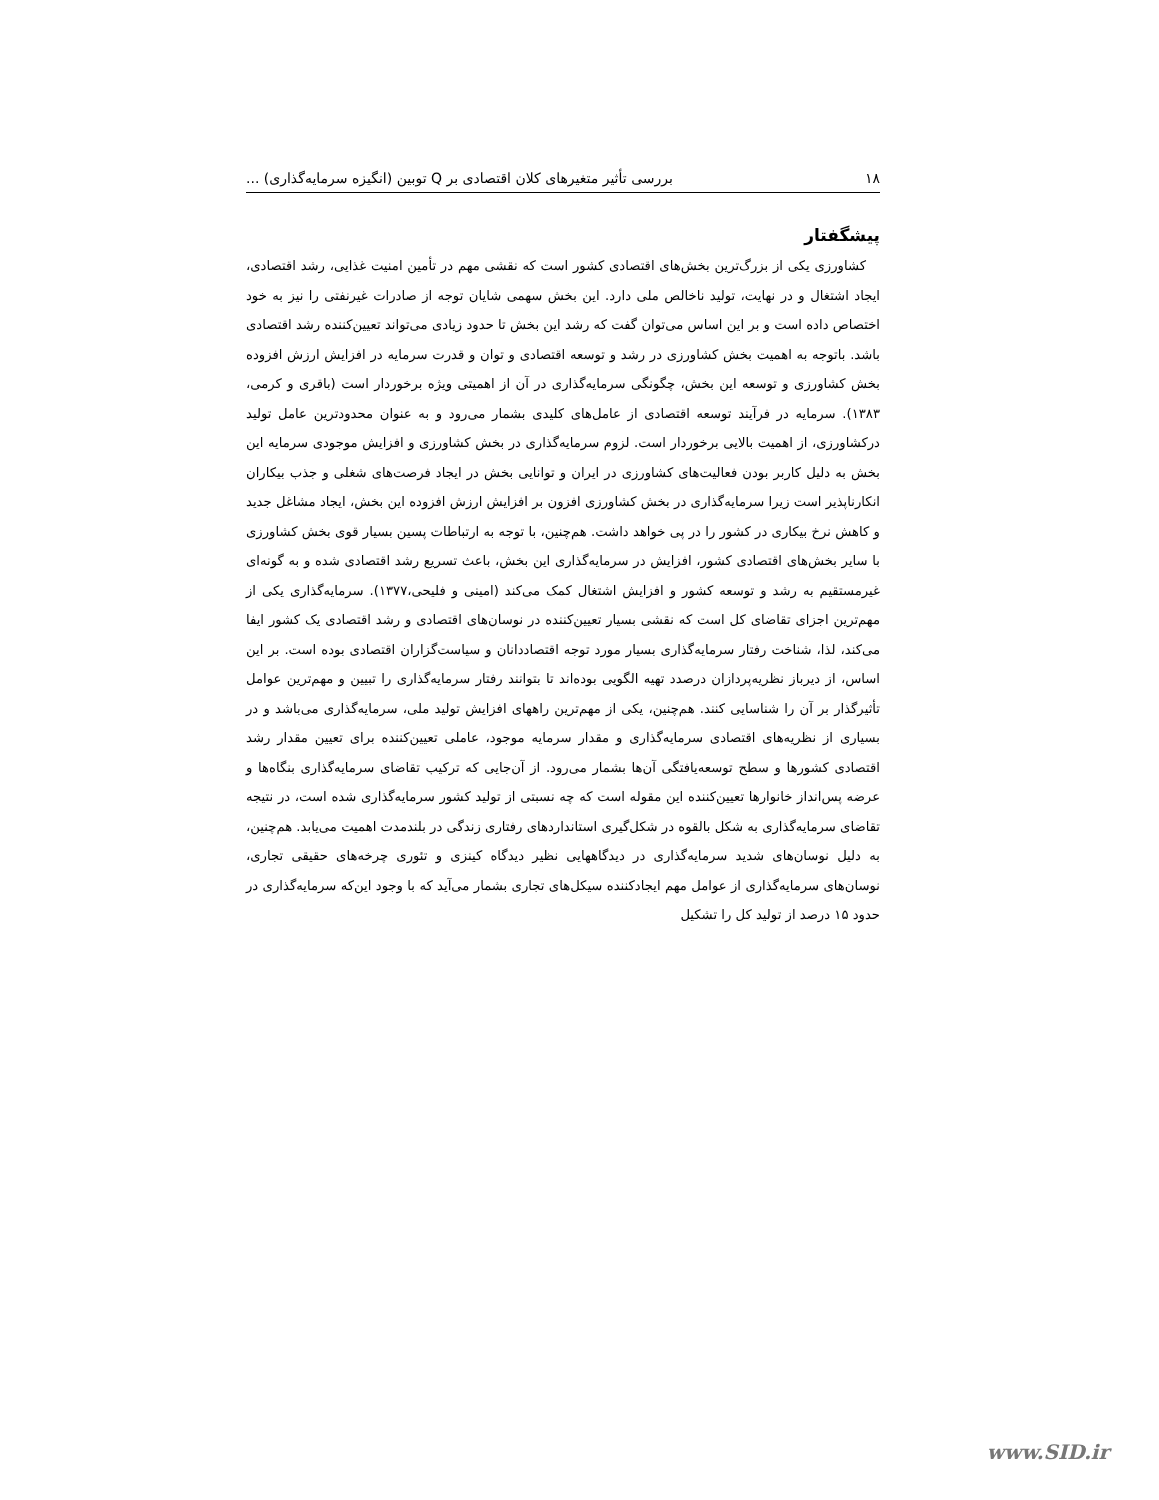۱۸ بررسی تأثیر متغیرهای کلان اقتصادی بر Q توبین (انگیزه سرمایه‌گذاری) ...
پیشگفتار
کشاورزی یکی از بزرگ‌ترین بخش‌های اقتصادی کشور است که نقشی مهم در تأمین امنیت غذایی، رشد اقتصادی، ایجاد اشتغال و در نهایت، تولید ناخالص ملی دارد. این بخش سهمی شایان توجه از صادرات غیرنفتی را نیز به خود اختصاص داده است و بر این اساس می‌توان گفت که رشد این بخش تا حدود زیادی می‌تواند تعیین‌کننده رشد اقتصادی باشد. باتوجه به اهمیت بخش کشاورزی در رشد و توسعه اقتصادی و توان و قدرت سرمایه در افزایش ارزش افزوده بخش کشاورزی و توسعه این بخش، چگونگی سرمایه‌گذاری در آن از اهمیتی ویژه برخوردار است (باقری و کرمی، ۱۳۸۳). سرمایه در فرآیند توسعه اقتصادی از عامل‌های کلیدی بشمار می‌رود و به عنوان محدودترین عامل تولید درکشاورزی، از اهمیت بالایی برخوردار است. لزوم سرمایه‌گذاری در بخش کشاورزی و افزایش موجودی سرمایه این بخش به دلیل کاربر بودن فعالیت‌های کشاورزی در ایران و توانایی بخش در ایجاد فرصت‌های شغلی و جذب بیکاران انکارناپذیر است زیرا سرمایه‌گذاری در بخش کشاورزی افزون بر افزایش ارزش افزوده این بخش، ایجاد مشاغل جدید و کاهش نرخ بیکاری در کشور را در پی خواهد داشت. هم‌چنین، با توجه به ارتباطات پسین بسیار قوی بخش کشاورزی با سایر بخش‌های اقتصادی کشور، افزایش در سرمایه‌گذاری این بخش، باعث تسریع رشد اقتصادی شده و به گونه‌ای غیرمستقیم به رشد و توسعه کشور و افزایش اشتغال کمک می‌کند (امینی و فلیحی،۱۳۷۷). سرمایه‌گذاری یکی از مهم‌ترین اجزای تقاضای کل است که نقشی بسیار تعیین‌کننده در نوسان‌های اقتصادی و رشد اقتصادی یک کشور ایفا می‌کند، لذا، شناخت رفتار سرمایه‌گذاری بسیار مورد توجه اقتصاددانان و سیاست‌گزاران اقتصادی بوده است. بر این اساس، از دیرباز نظریه‌پردازان درصدد تهیه الگویی بوده‌اند تا بتوانند رفتار سرمایه‌گذاری را تبیین و مهم‌ترین عوامل تأثیرگذار بر آن را شناسایی کنند. هم‌چنین، یکی از مهم‌ترین راههای افزایش تولید ملی، سرمایه‌گذاری می‌باشد و در بسیاری از نظریه‌های اقتصادی سرمایه‌گذاری و مقدار سرمایه موجود، عاملی تعیین‌کننده برای تعیین مقدار رشد اقتصادی کشورها و سطح توسعه‌یافتگی آن‌ها بشمار می‌رود. از آن‌جایی که ترکیب تقاضای سرمایه‌گذاری بنگاه‌ها و عرضه پس‌انداز خانوارها تعیین‌کننده این مقوله است که چه نسبتی از تولید کشور سرمایه‌گذاری شده است، در نتیجه تقاضای سرمایه‌گذاری به شکل بالقوه در شکل‌گیری استانداردهای رفتاری زندگی در بلندمدت اهمیت می‌یابد. هم‌چنین، به دلیل نوسان‌های شدید سرمایه‌گذاری در دیدگاههایی نظیر دیدگاه کینزی و تئوری چرخه‌های حقیقی تجاری، نوسان‌های سرمایه‌گذاری از عوامل مهم ایجادکننده سیکل‌های تجاری بشمار می‌آید که با وجود این‌که سرمایه‌گذاری در حدود ۱۵ درصد از تولید کل را تشکیل
www.SID.ir